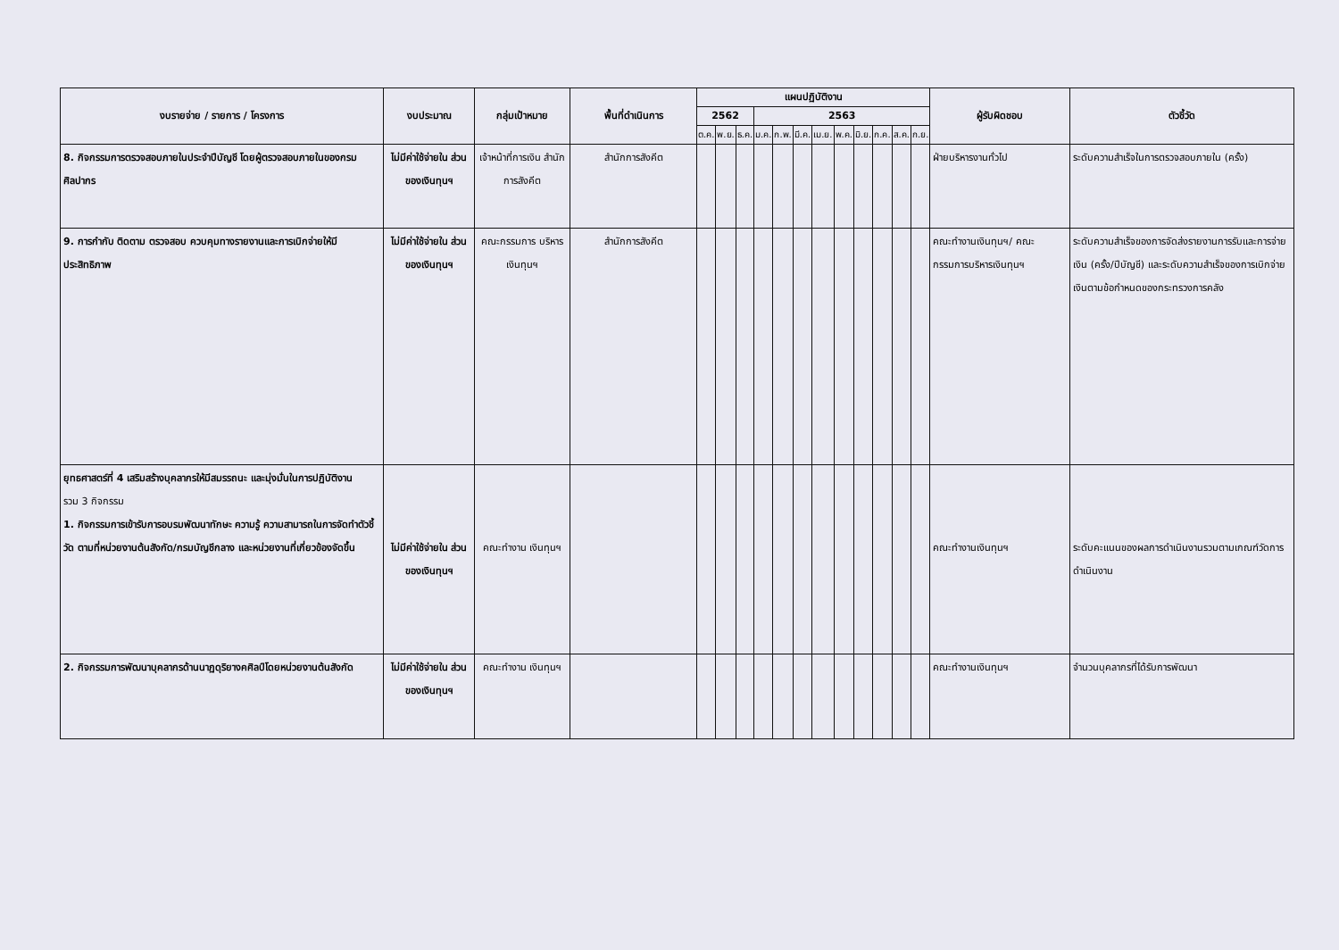| งบรายจ่าย / รายการ / โครงการ | งบประมาณ | กลุ่มเป้าหมาย | พื้นที่ดำเนินการ | แผนปฏิบัติงาน | | | | | | | | | | | | ผู้รับผิดชอบ | ตัวชี้วัด |
| --- | --- | --- | --- | --- | --- | --- | --- | --- | --- | --- | --- | --- | --- | --- | --- | --- | --- |
| | | | | 2562 | | | 2563 | | | | | | | | | | |
| | | | | ต.ค. | พ.ย. | ธ.ค. | ม.ค. | ก.พ. | มี.ค. | เม.ย. | พ.ค. | มิ.ย. | ก.ค. | ส.ค. | ก.ย. | | |
| 8. กิจกรรมการตรวจสอบภายในประจำปีบัญชี โดยผู้ตรวจสอบภายในของกรมศิลปากร | ไม่มีค่าใช้จ่ายใน ส่วนของเงินทุนฯ | เจ้าหน้าที่การเงิน สำนักการสังคีต | สำนักการสังคีต | | | | | | | | | | | | | ฝ่ายบริหารงานทั่วไป | ระดับความสำเร็จในการตรวจสอบภายใน (ครั้ง) |
| 9. การกำกับ ติดตาม ตรวจสอบ ควบคุมทางรายงานและการเบิกจ่ายให้มีประสิทธิภาพ | ไม่มีค่าใช้จ่ายใน ส่วนของเงินทุนฯ | คณะกรรมการ บริหารเงินทุนฯ | สำนักการสังคีต | | | | | | | | | | | | | คณะทำงานเงินทุนฯ/ คณะกรรมการบริหารเงินทุนฯ | ระดับความสำเร็จของการจัดส่งรายงานการรับและการจ่ายเงิน (ครั้ง/ปีบัญชี) และระดับความสำเร็จของการเบิกจ่ายเงินตามข้อกำหนดของกระทรวงการคลัง |
| ยุทธศาสตร์ที่ 4 เสริมสร้างบุคลากรให้มีสมรรถนะ และมุ่งมั่นในการปฏิบัติงาน รวม 3 กิจกรรม 1. กิจกรรมการเข้ารับการอบรมพัฒนาทักษะ ความรู้ ความสามารถในการจัดทำตัวชี้วัด ตามที่หน่วยงานต้นสังกัด/กรมบัญชีกลาง และหน่วยงานที่เกี่ยวข้องจัดขึ้น | ไม่มีค่าใช้จ่ายใน ส่วนของเงินทุนฯ | คณะทำงาน เงินทุนฯ | | | | | | | | | | | | | | คณะทำงานเงินทุนฯ | ระดับคะแนนของผลการดำเนินงานรวมตามเกณฑ์วัดการดำเนินงาน |
| 2. กิจกรรมการพัฒนาบุคลากรด้านนาฏดุริยางคศิลป์โดยหน่วยงานต้นสังกัด | ไม่มีค่าใช้จ่ายใน ส่วนของเงินทุนฯ | คณะทำงาน เงินทุนฯ | | | | | | | | | | | | | | คณะทำงานเงินทุนฯ | จำนวนบุคลากรที่ได้รับการพัฒนา |